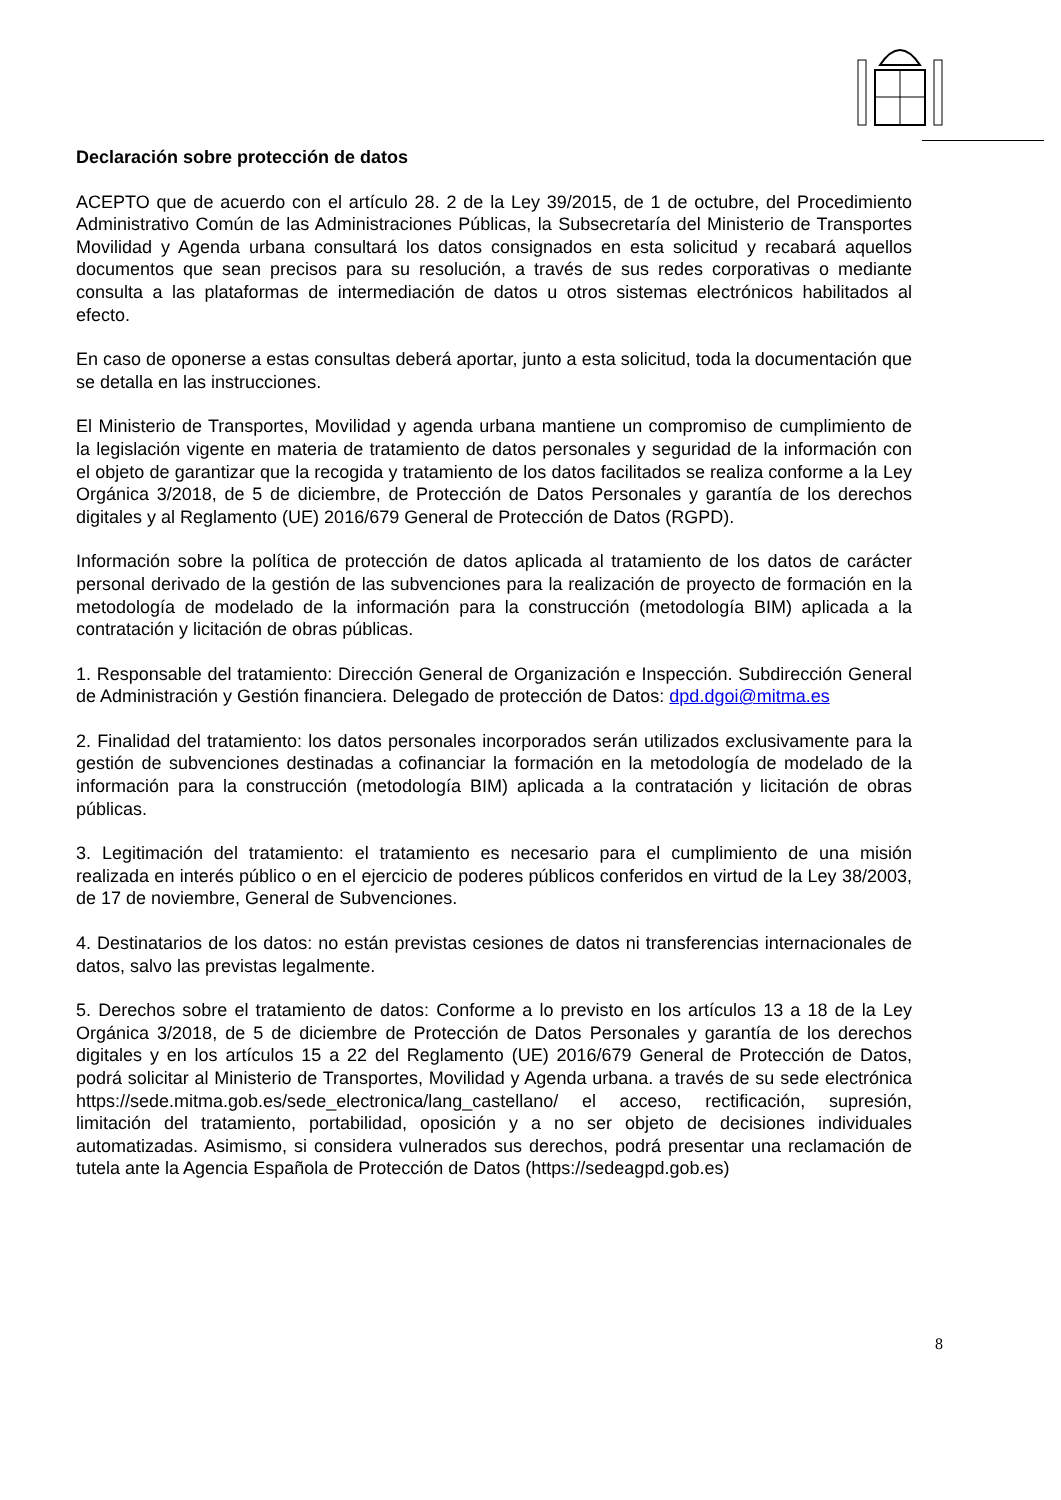Declaración sobre protección de datos
ACEPTO que de acuerdo con el artículo 28. 2 de la Ley 39/2015, de 1 de octubre, del Procedimiento Administrativo Común de las Administraciones Públicas, la Subsecretaría del Ministerio de Transportes Movilidad y Agenda urbana consultará los datos consignados en esta solicitud y recabará aquellos documentos que sean precisos para su resolución, a través de sus redes corporativas o mediante consulta a las plataformas de intermediación de datos u otros sistemas electrónicos habilitados al efecto.
En caso de oponerse a estas consultas deberá aportar, junto a esta solicitud, toda la documentación que se detalla en las instrucciones.
El Ministerio de Transportes, Movilidad y agenda urbana mantiene un compromiso de cumplimiento de la legislación vigente en materia de tratamiento de datos personales y seguridad de la información con el objeto de garantizar que la recogida y tratamiento de los datos facilitados se realiza conforme a la Ley Orgánica 3/2018, de 5 de diciembre, de Protección de Datos Personales y garantía de los derechos digitales y al Reglamento (UE) 2016/679 General de Protección de Datos (RGPD).
Información sobre la política de protección de datos aplicada al tratamiento de los datos de carácter personal derivado de la gestión de las subvenciones para la realización de proyecto de formación en la metodología de modelado de la información para la construcción (metodología BIM) aplicada a la contratación y licitación de obras públicas.
1. Responsable del tratamiento: Dirección General de Organización e Inspección. Subdirección General de Administración y Gestión financiera. Delegado de protección de Datos: dpd.dgoi@mitma.es
2. Finalidad del tratamiento: los datos personales incorporados serán utilizados exclusivamente para la gestión de subvenciones destinadas a cofinanciar la formación en la metodología de modelado de la información para la construcción (metodología BIM) aplicada a la contratación y licitación de obras públicas.
3. Legitimación del tratamiento: el tratamiento es necesario para el cumplimiento de una misión realizada en interés público o en el ejercicio de poderes públicos conferidos en virtud de la Ley 38/2003, de 17 de noviembre, General de Subvenciones.
4. Destinatarios de los datos: no están previstas cesiones de datos ni transferencias internacionales de datos, salvo las previstas legalmente.
5. Derechos sobre el tratamiento de datos: Conforme a lo previsto en los artículos 13 a 18 de la Ley Orgánica 3/2018, de 5 de diciembre de Protección de Datos Personales y garantía de los derechos digitales y en los artículos 15 a 22 del Reglamento (UE) 2016/679 General de Protección de Datos, podrá solicitar al Ministerio de Transportes, Movilidad y Agenda urbana. a través de su sede electrónica https://sede.mitma.gob.es/sede_electronica/lang_castellano/ el acceso, rectificación, supresión, limitación del tratamiento, portabilidad, oposición y a no ser objeto de decisiones individuales automatizadas. Asimismo, si considera vulnerados sus derechos, podrá presentar una reclamación de tutela ante la Agencia Española de Protección de Datos (https://sedeagpd.gob.es)
8